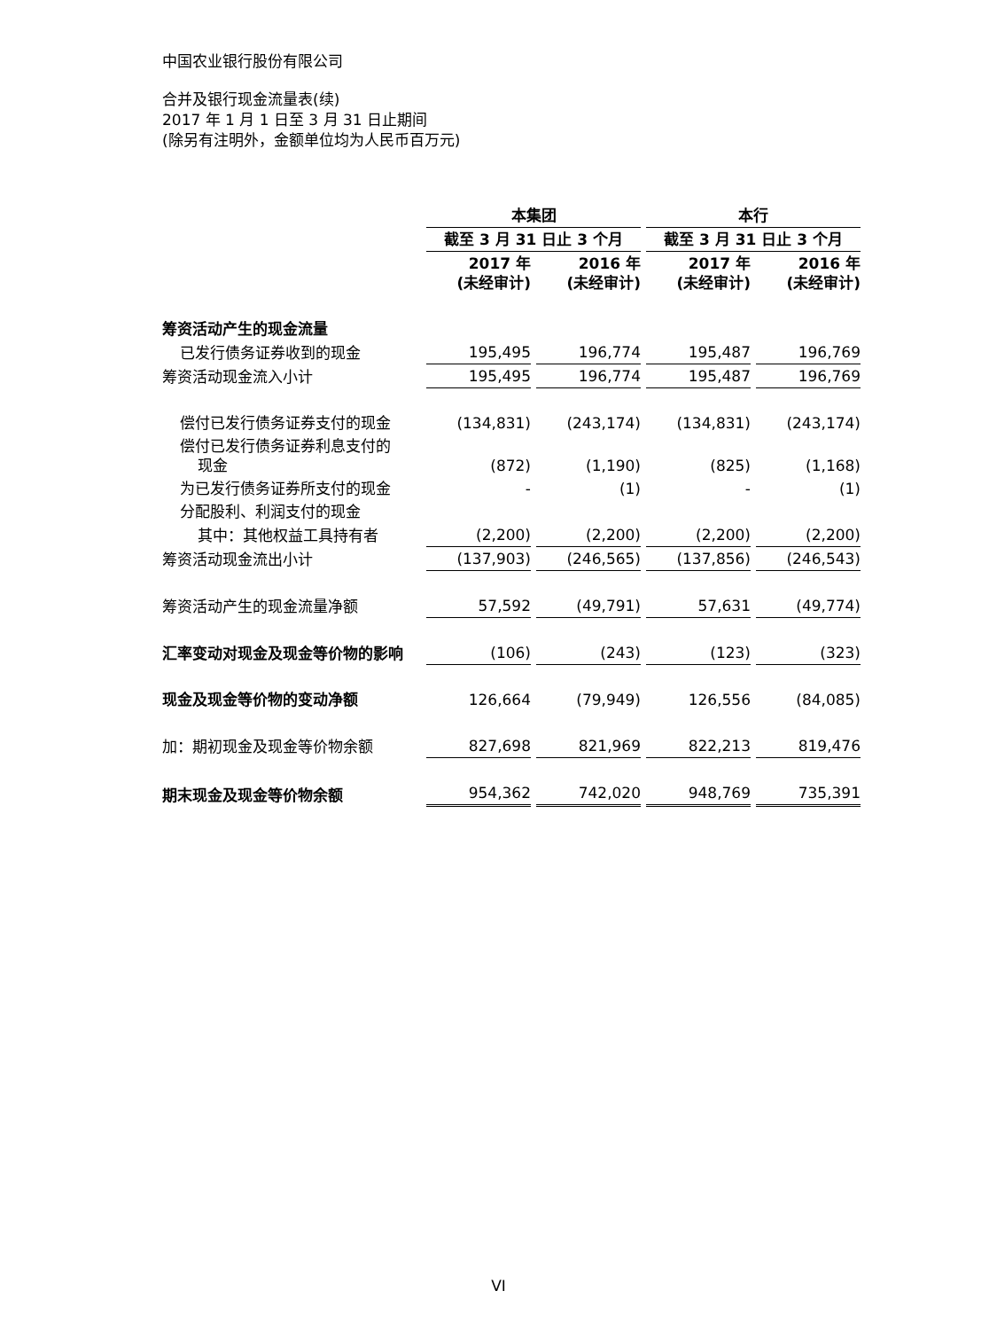中国农业银行股份有限公司
合并及银行现金流量表(续)
2017 年 1 月 1 日至 3 月 31 日止期间
(除另有注明外，金额单位均为人民币百万元)
| | 本集团 | | 本行 | |
| --- | --- | --- | --- | --- |
| | 截至 3 月 31 日止 3 个月 | | 截至 3 月 31 日止 3 个月 | |
| | 2017 年 (未经审计) | 2016 年 (未经审计) | 2017 年 (未经审计) | 2016 年 (未经审计) |
| 筹资活动产生的现金流量 | | | | |
| 已发行债务证券收到的现金 | 195,495 | 196,774 | 195,487 | 196,769 |
| 筹资活动现金流入小计 | 195,495 | 196,774 | 195,487 | 196,769 |
| 偿付已发行债务证券支付的现金 | (134,831) | (243,174) | (134,831) | (243,174) |
| 偿付已发行债务证券利息支付的 现金 | (872) | (1,190) | (825) | (1,168) |
| 为已发行债务证券所支付的现金 | - | (1) | - | (1) |
| 分配股利、利润支付的现金 | | | | |
| 其中：其他权益工具持有者 | (2,200) | (2,200) | (2,200) | (2,200) |
| 筹资活动现金流出小计 | (137,903) | (246,565) | (137,856) | (246,543) |
| 筹资活动产生的现金流量净额 | 57,592 | (49,791) | 57,631 | (49,774) |
| 汇率变动对现金及现金等价物的影响 | (106) | (243) | (123) | (323) |
| 现金及现金等价物的变动净额 | 126,664 | (79,949) | 126,556 | (84,085) |
| 加：期初现金及现金等价物余额 | 827,698 | 821,969 | 822,213 | 819,476 |
| 期末现金及现金等价物余额 | 954,362 | 742,020 | 948,769 | 735,391 |
VI